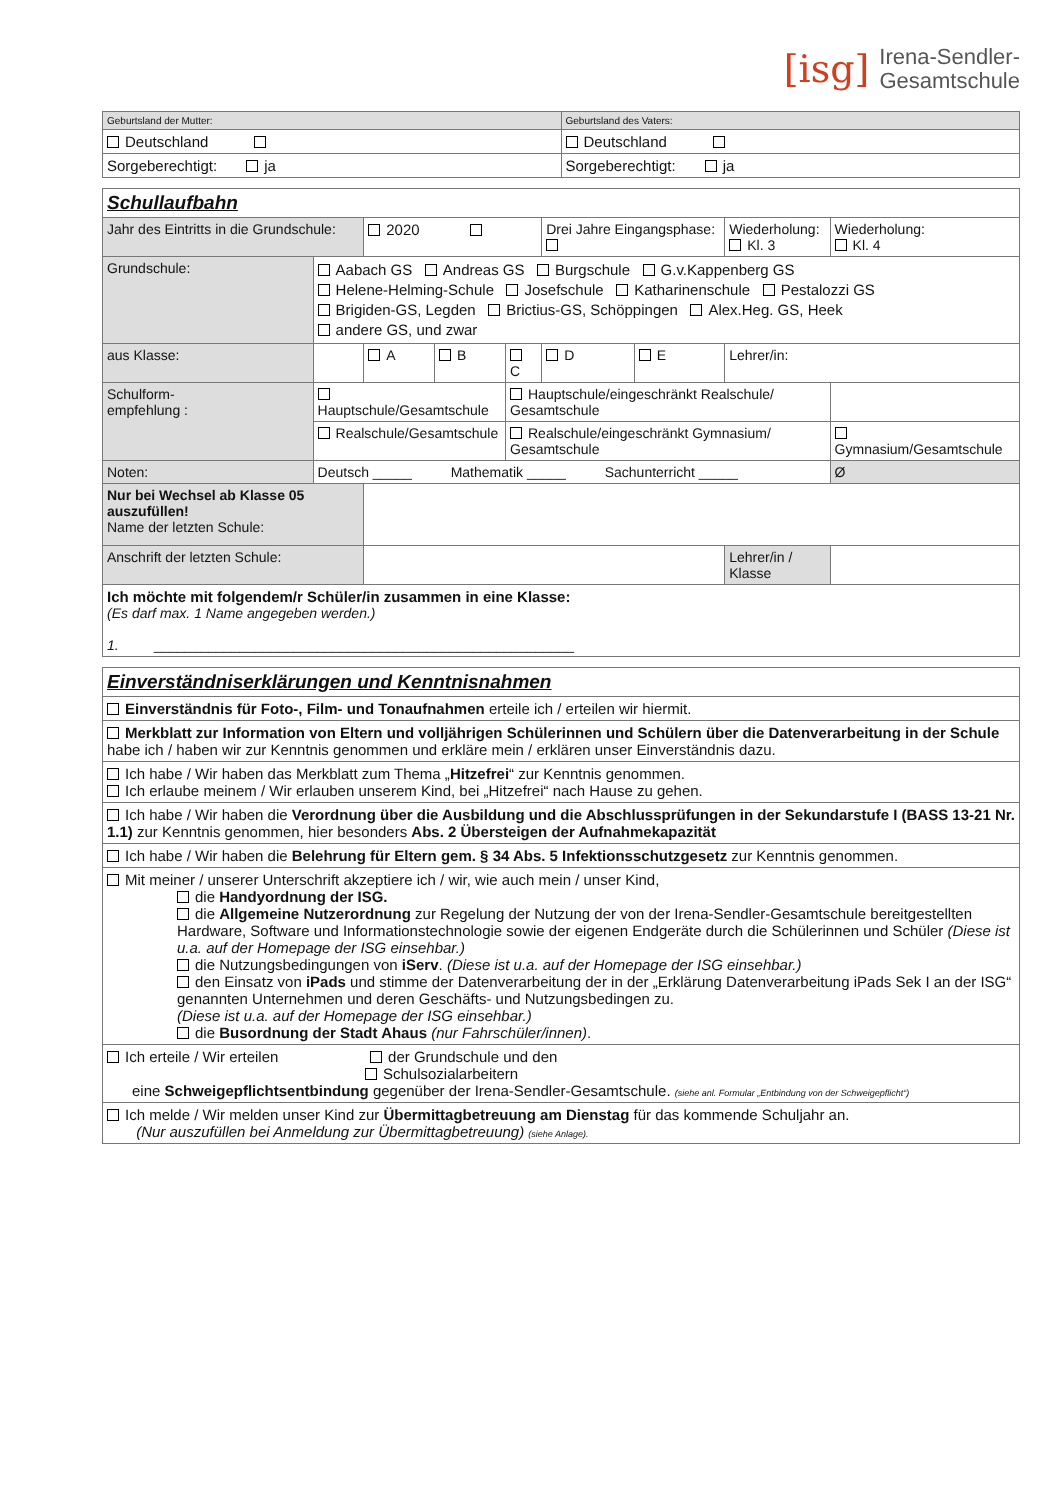[isg] Irena-Sendler-
Gesamtschule
| Geburtsland der Mutter: | Geburtsland des Vaters: |
| Deutschland | Deutschland |
| Sorgeberechtigt: ja | Sorgeberechtigt: ja |
| Schullaufbahn | | | | | | | | |
| Jahr des Eintritts in die Grundschule: | | 2020 | | | Drei Jahre Eingangsphase: | | Wiederholung: Kl. 3 | Wiederholung: Kl. 4 |
| Grundschule: | Aabach GS Andreas GS Burgschule G.v.Kappenberg GS Helene-Helming-Schule Josefschule Katharinenschule Pestalozzi GS Brigiden-GS, Legden Brictius-GS, Schöppingen Alex.Heg. GS, Heek andere GS, und zwar | | | | | | | |
| aus Klasse: | | A | B | C | D | E | Lehrer/in: | |
| Schulform- empfehlung : | Hauptschule/Gesamtschule | | | Hauptschule/eingeschränkt Realschule/ Gesamtschule | | | | |
| | Realschule/Gesamtschule | | | Realschule/eingeschränkt Gymnasium/ Gesamtschule | | | | Gymnasium/Gesamtschule |
| Noten: | Deutsch _____ Mathematik _____ Sachunterricht _____ | | | | | | | Ø |
| Nur bei Wechsel ab Klasse 05 auszufüllen! Name der letzten Schule: | | | | | | | | |
| Anschrift der letzten Schule: | | | | | | | Lehrer/in / Klasse | |
| Ich möchte mit folgendem/r Schüler/in zusammen in eine Klasse: (Es darf max. 1 Name angegeben werden.) 1. ______________________________________________________ | | | | | | | | |
| Einverständniserklärungen und Kenntnisnahmen |
| Einverständnis für Foto-, Film- und Tonaufnahmen erteile ich / erteilen wir hiermit. |
| Merkblatt zur Information von Eltern und volljährigen Schülerinnen und Schülern über die Datenverarbeitung in der Schule habe ich / haben wir zur Kenntnis genommen und erkläre mein / erklären unser Einverständnis dazu. |
| Ich habe / Wir haben das Merkblatt zum Thema „ Hitzefrei “ zur Kenntnis genommen. Ich erlaube meinem / Wir erlauben unserem Kind, bei „Hitzefrei“ nach Hause zu gehen. |
| Ich habe / Wir haben die Verordnung über die Ausbildung und die Abschlussprüfungen in der Sekundarstufe I (BASS 13-21 Nr. 1.1) zur Kenntnis genommen, hier besonders Abs. 2 Übersteigen der Aufnahmekapazität |
| Ich habe / Wir haben die Belehrung für Eltern gem. § 34 Abs. 5 Infektionsschutzgesetz zur Kenntnis genommen. |
| Mit meiner / unserer Unterschrift akzeptiere ich / wir, wie auch mein / unser Kind, die Handyordnung der ISG. die Allgemeine Nutzerordnung zur Regelung der Nutzung der von der Irena-Sendler-Gesamtschule bereitgestellten Hardware, Software und Informationstechnologie sowie der eigenen Endgeräte durch die Schülerinnen und Schüler (Diese ist u.a. auf der Homepage der ISG einsehbar.) die Nutzungsbedingungen von iServ . (Diese ist u.a. auf der Homepage der ISG einsehbar.) den Einsatz von iPads und stimme der Datenverarbeitung der in der „Erklärung Datenverarbeitung iPads Sek I an der ISG“ genannten Unternehmen und deren Geschäfts- und Nutzungsbedingen zu. (Diese ist u.a. auf der Homepage der ISG einsehbar.) die Busordnung der Stadt Ahaus (nur Fahrschüler/innen) . |
| Ich erteile / Wir erteilen der Grundschule und den Schulsozialarbeitern eine Schweigepflichtsentbindung gegenüber der Irena-Sendler-Gesamtschule. (siehe anl. Formular „Entbindung von der Schweigepflicht“) |
| Ich melde / Wir melden unser Kind zur Übermittagbetreuung am Dienstag für das kommende Schuljahr an. (Nur auszufüllen bei Anmeldung zur Übermittagbetreuung) (siehe Anlage). |